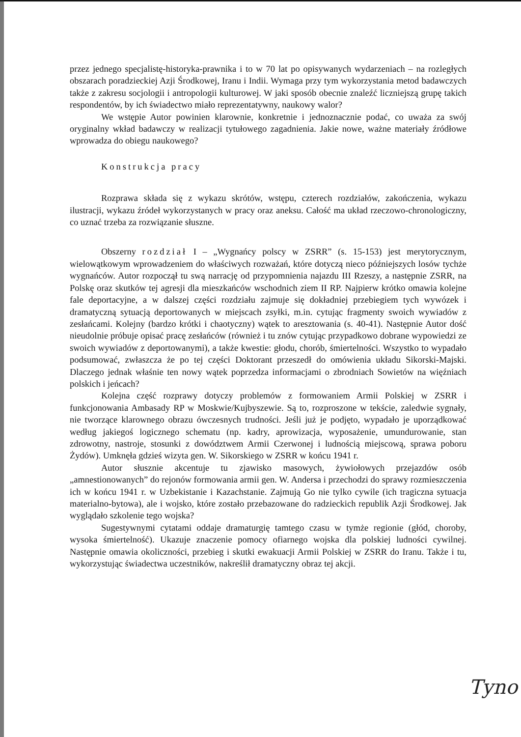przez jednego specjalistę-historyka-prawnika i to w 70 lat po opisywanych wydarzeniach – na rozległych obszarach poradzieckiej Azji Środkowej, Iranu i Indii. Wymaga przy tym wykorzystania metod badawczych także z zakresu socjologii i antropologii kulturowej. W jaki sposób obecnie znaleźć liczniejszą grupę takich respondentów, by ich świadectwo miało reprezentatywny, naukowy walor?
We wstępie Autor powinien klarownie, konkretnie i jednoznacznie podać, co uważa za swój oryginalny wkład badawczy w realizacji tytułowego zagadnienia. Jakie nowe, ważne materiały źródłowe wprowadza do obiegu naukowego?
Konstrukcja pracy
Rozprawa składa się z wykazu skrótów, wstępu, czterech rozdziałów, zakończenia, wykazu ilustracji, wykazu źródeł wykorzystanych w pracy oraz aneksu. Całość ma układ rzeczowo-chronologiczny, co uznać trzeba za rozwiązanie słuszne.
Obszerny rozdział I – „Wygnańcy polscy w ZSRR” (s. 15-153) jest merytorycznym, wielowątkowym wprowadzeniem do właściwych rozważań, które dotyczą nieco późniejszych losów tychże wygnańców. Autor rozpoczął tu swą narrację od przypomnienia najazdu III Rzeszy, a następnie ZSRR, na Polskę oraz skutków tej agresji dla mieszkańców wschodnich ziem II RP. Najpierw krótko omawia kolejne fale deportacyjne, a w dalszej części rozdziału zajmuje się dokładniej przebiegiem tych wywózek i dramatyczną sytuacją deportowanych w miejscach zsyłki, m.in. cytując fragmenty swoich wywiadów z zesłańcami. Kolejny (bardzo krótki i chaotyczny) wątek to aresztowania (s. 40-41). Następnie Autor dość nieudolnie próbuje opisać pracę zesłańców (również i tu znów cytując przypadkowo dobrane wypowiedzi ze swoich wywiadów z deportowanymi), a także kwestie: głodu, chorób, śmiertelności. Wszystko to wypadało podsumować, zwłaszcza że po tej części Doktorant przeszedł do omówienia układu Sikorski-Majski. Dlaczego jednak właśnie ten nowy wątek poprzedza informacjami o zbrodniach Sowietów na więźniach polskich i jeńcach?
Kolejna część rozprawy dotyczy problemów z formowaniem Armii Polskiej w ZSRR i funkcjonowania Ambasady RP w Moskwie/Kujbyszewie. Są to, rozproszone w tekście, zaledwie sygnały, nie tworzące klarownego obrazu ówczesnych trudności. Jeśli już je podjęto, wypadało je uporządkować według jakiegoś logicznego schematu (np. kadry, aprowizacja, wyposażenie, umundurowanie, stan zdrowotny, nastroje, stosunki z dowództwem Armii Czerwonej i ludnością miejscową, sprawa poboru Żydów). Umknęła gdzieś wizyta gen. W. Sikorskiego w ZSRR w końcu 1941 r.
Autor słusznie akcentuje tu zjawisko masowych, żywiołowych przejazdów osób „amnestionowanych” do rejonów formowania armii gen. W. Andersa i przechodzi do sprawy rozmieszczenia ich w końcu 1941 r. w Uzbekistanie i Kazachstanie. Zajmują Go nie tylko cywile (ich tragiczna sytuacja materialno-bytowa), ale i wojsko, które zostało przebazowane do radzieckich republik Azji Środkowej. Jak wyglądało szkolenie tego wojska?
Sugestywnymi cytatami oddaje dramaturgię tamtego czasu w tymże regionie (głód, choroby, wysoka śmiertelność). Ukazuje znaczenie pomocy ofiarnego wojska dla polskiej ludności cywilnej. Następnie omawia okoliczności, przebieg i skutki ewakuacji Armii Polskiej w ZSRR do Iranu. Także i tu, wykorzystując świadectwa uczestników, nakreślił dramatyczny obraz tej akcji.
Tyno